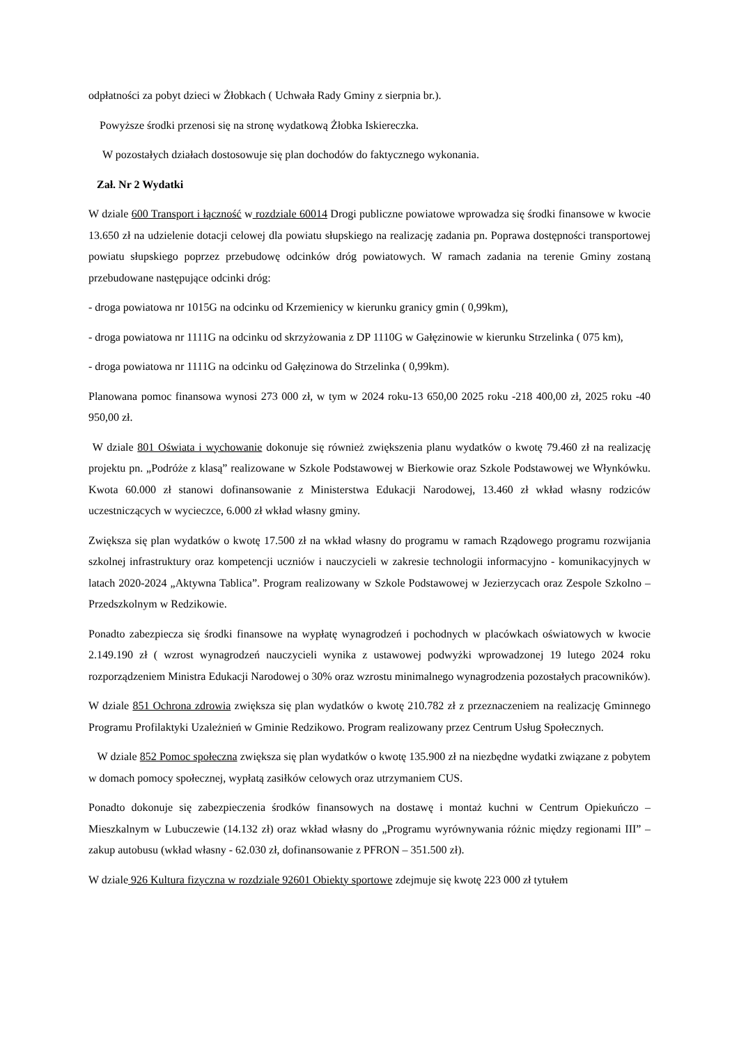odpłatności za pobyt dzieci w Żłobkach ( Uchwała Rady Gminy z sierpnia br.).
Powyższe środki przenosi się na stronę wydatkową Żłobka Iskiereczka.
W pozostałych działach dostosowuje się plan dochodów do faktycznego wykonania.
Zał. Nr 2 Wydatki
W dziale 600 Transport i łączność w rozdziale 60014 Drogi publiczne powiatowe wprowadza się środki finansowe w kwocie 13.650 zł na udzielenie dotacji celowej dla powiatu słupskiego na realizację zadania pn. Poprawa dostępności transportowej powiatu słupskiego poprzez przebudowę odcinków dróg powiatowych. W ramach zadania na terenie Gminy zostaną przebudowane następujące odcinki dróg:
- droga powiatowa nr 1015G na odcinku od Krzemienicy w kierunku granicy gmin ( 0,99km),
- droga powiatowa nr 1111G na odcinku od skrzyżowania z DP 1110G w Gałęzinowie w kierunku Strzelinka ( 075 km),
- droga powiatowa nr 1111G na odcinku od Gałęzinowa do Strzelinka ( 0,99km).
Planowana pomoc finansowa wynosi 273 000 zł, w tym w 2024 roku-13 650,00 2025 roku -218 400,00 zł, 2025 roku -40 950,00 zł.
W dziale 801 Oświata i wychowanie dokonuje się również zwiększenia planu wydatków o kwotę 79.460 zł na realizację projektu pn. „Podróże z klasą” realizowane w Szkole Podstawowej w Bierkowie oraz Szkole Podstawowej we Włynkówku. Kwota 60.000 zł stanowi dofinansowanie z Ministerstwa Edukacji Narodowej, 13.460 zł wkład własny rodziców uczestniczących w wycieczce, 6.000 zł wkład własny gminy.
Zwiększa się plan wydatków o kwotę 17.500 zł na wkład własny do programu w ramach Rządowego programu rozwijania szkolnej infrastruktury oraz kompetencji uczniów i nauczycieli w zakresie technologii informacyjno - komunikacyjnych w latach 2020-2024 „Aktywna Tablica”. Program realizowany w Szkole Podstawowej w Jezierzycach oraz Zespole Szkolno – Przedszkolnym w Redzikowie.
Ponadto zabezpiecza się środki finansowe na wypłatę wynagrodzeń i pochodnych w placówkach oświatowych w kwocie 2.149.190 zł ( wzrost wynagrodzeń nauczycieli wynika z ustawowej podwyżki wprowadzonej 19 lutego 2024 roku rozporządzeniem Ministra Edukacji Narodowej o 30% oraz wzrostu minimalnego wynagrodzenia pozostałych pracowników).
W dziale 851 Ochrona zdrowia zwiększa się plan wydatków o kwotę 210.782 zł z przeznaczeniem na realizację Gminnego Programu Profilaktyki Uzależnień w Gminie Redzikowo. Program realizowany przez Centrum Usług Społecznych.
W dziale 852 Pomoc społeczna zwiększa się plan wydatków o kwotę 135.900 zł na niezbędne wydatki związane z pobytem w domach pomocy społecznej, wypłatą zasiłków celowych oraz utrzymaniem CUS.
Ponadto dokonuje się zabezpieczenia środków finansowych na dostawę i montaż kuchni w Centrum Opiekuńczo – Mieszkalnym w Lubuczewie (14.132 zł) oraz wkład własny do „Programu wyrównywania różnic między regionami III” – zakup autobusu (wkład własny - 62.030 zł, dofinansowanie z PFRON – 351.500 zł).
W dziale 926 Kultura fizyczna w rozdziale 92601 Obiekty sportowe zdejmuje się kwotę 223 000 zł tytułem